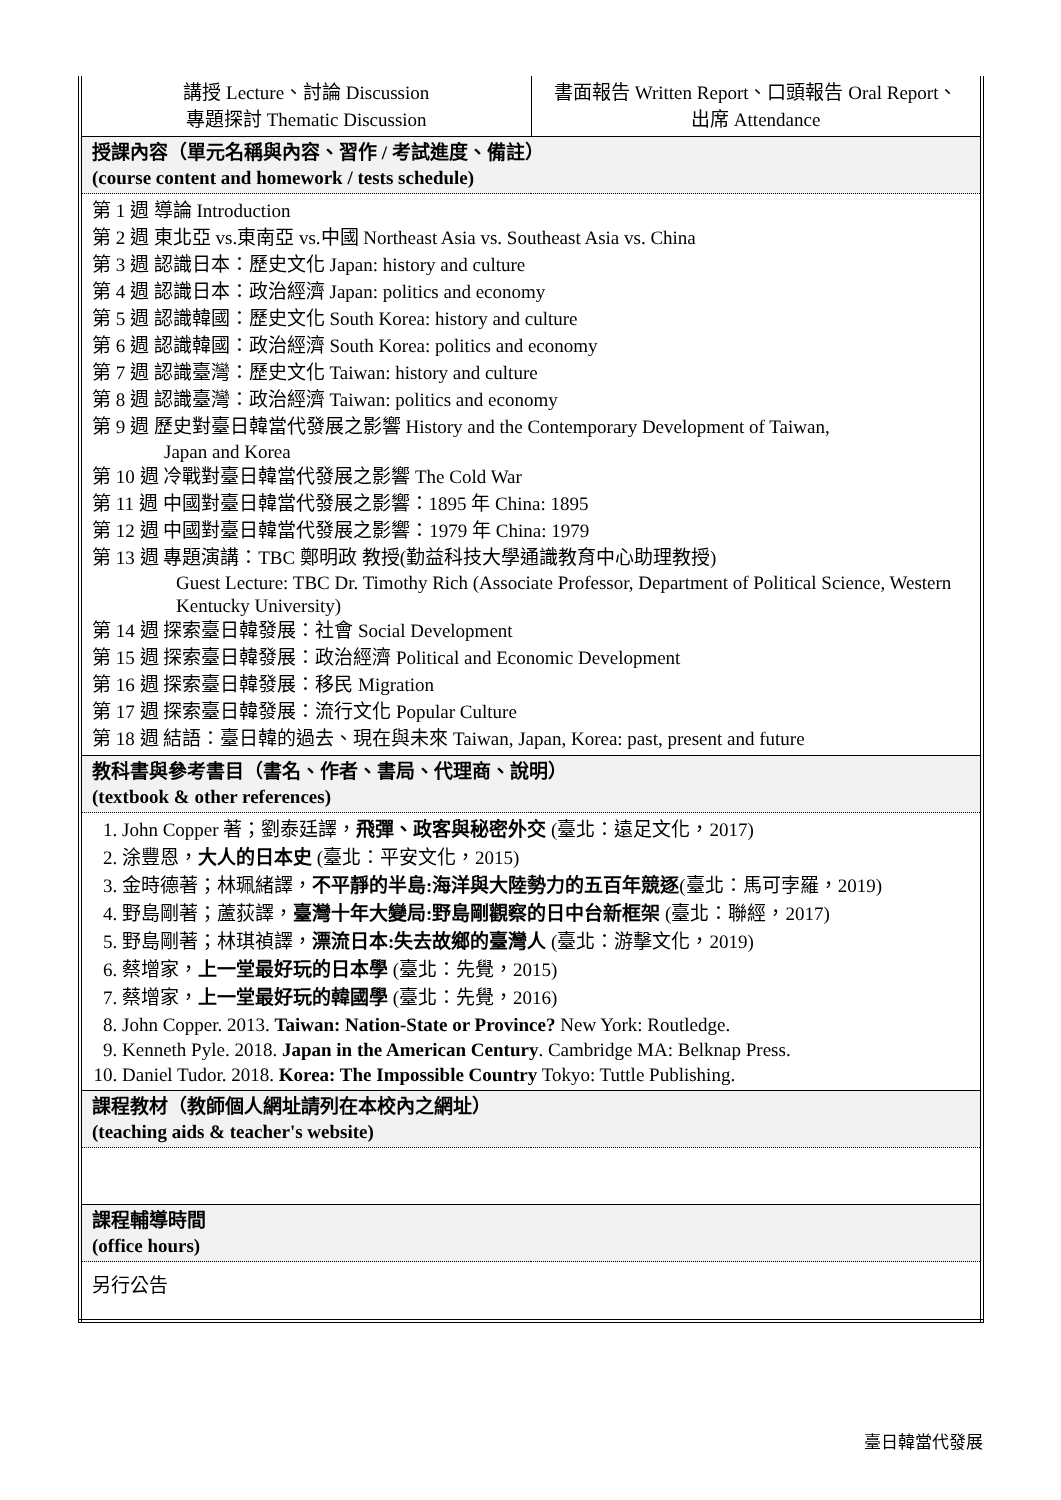| 講授 Lecture、討論 Discussion 專題探討 Thematic Discussion | 書面報告 Written Report、口頭報告 Oral Report、 出席 Attendance |
| 授課內容（單元名稱與內容、習作 / 考試進度、備註） (course content and homework / tests schedule) | |
| 第 1 週 導論 Introduction 第 2 週 東北亞 vs.東南亞 vs.中國 Northeast Asia vs. Southeast Asia vs. China 第 3 週 認識日本：歷史文化 Japan: history and culture 第 4 週 認識日本：政治經濟 Japan: politics and economy 第 5 週 認識韓國：歷史文化 South Korea: history and culture 第 6 週 認識韓國：政治經濟 South Korea: politics and economy 第 7 週 認識臺灣：歷史文化 Taiwan: history and culture 第 8 週 認識臺灣：政治經濟 Taiwan: politics and economy 第 9 週 歷史對臺日韓當代發展之影響 History and the Contemporary Development of Taiwan, Japan and Korea 第 10 週 冷戰對臺日韓當代發展之影響 The Cold War 第 11 週 中國對臺日韓當代發展之影響：1895 年 China: 1895 第 12 週 中國對臺日韓當代發展之影響：1979 年 China: 1979 第 13 週 專題演講：TBC 鄭明政 教授(勤益科技大學通識教育中心助理教授) Guest Lecture: TBC Dr. Timothy Rich (Associate Professor, Department of Political Science, Western Kentucky University) 第 14 週 探索臺日韓發展：社會 Social Development 第 15 週 探索臺日韓發展：政治經濟 Political and Economic Development 第 16 週 探索臺日韓發展：移民 Migration 第 17 週 探索臺日韓發展：流行文化 Popular Culture 第 18 週 結語：臺日韓的過去、現在與未來 Taiwan, Japan, Korea: past, present and future | |
| 教科書與參考書目（書名、作者、書局、代理商、說明） (textbook & other references) | |
| 1. John Copper 著；劉泰廷譯， 飛彈、政客與秘密外交 (臺北：遠足文化，2017) 2. 涂豐恩， 大人的日本史 (臺北：平安文化，2015) 3. 金時德著；林珮緒譯， 不平靜的半島:海洋與大陸勢力的五百年競逐 (臺北：馬可孛羅，2019) 4. 野島剛著；蘆荻譯， 臺灣十年大變局:野島剛觀察的日中台新框架 (臺北：聯經，2017) 5. 野島剛著；林琪禎譯， 漂流日本:失去故鄉的臺灣人 (臺北：游擊文化，2019) 6. 蔡增家， 上一堂最好玩的日本學 (臺北：先覺，2015) 7. 蔡增家， 上一堂最好玩的韓國學 (臺北：先覺，2016) 8. John Copper. 2013. Taiwan: Nation-State or Province? New York: Routledge. 9. Kenneth Pyle. 2018. Japan in the American Century . Cambridge MA: Belknap Press. 10. Daniel Tudor. 2018. Korea: The Impossible Country Tokyo: Tuttle Publishing. | |
| 課程教材（教師個人網址請列在本校內之網址） (teaching aids & teacher's website) | |
| 課程輔導時間 (office hours) | |
| 另行公告 | |
臺日韓當代發展